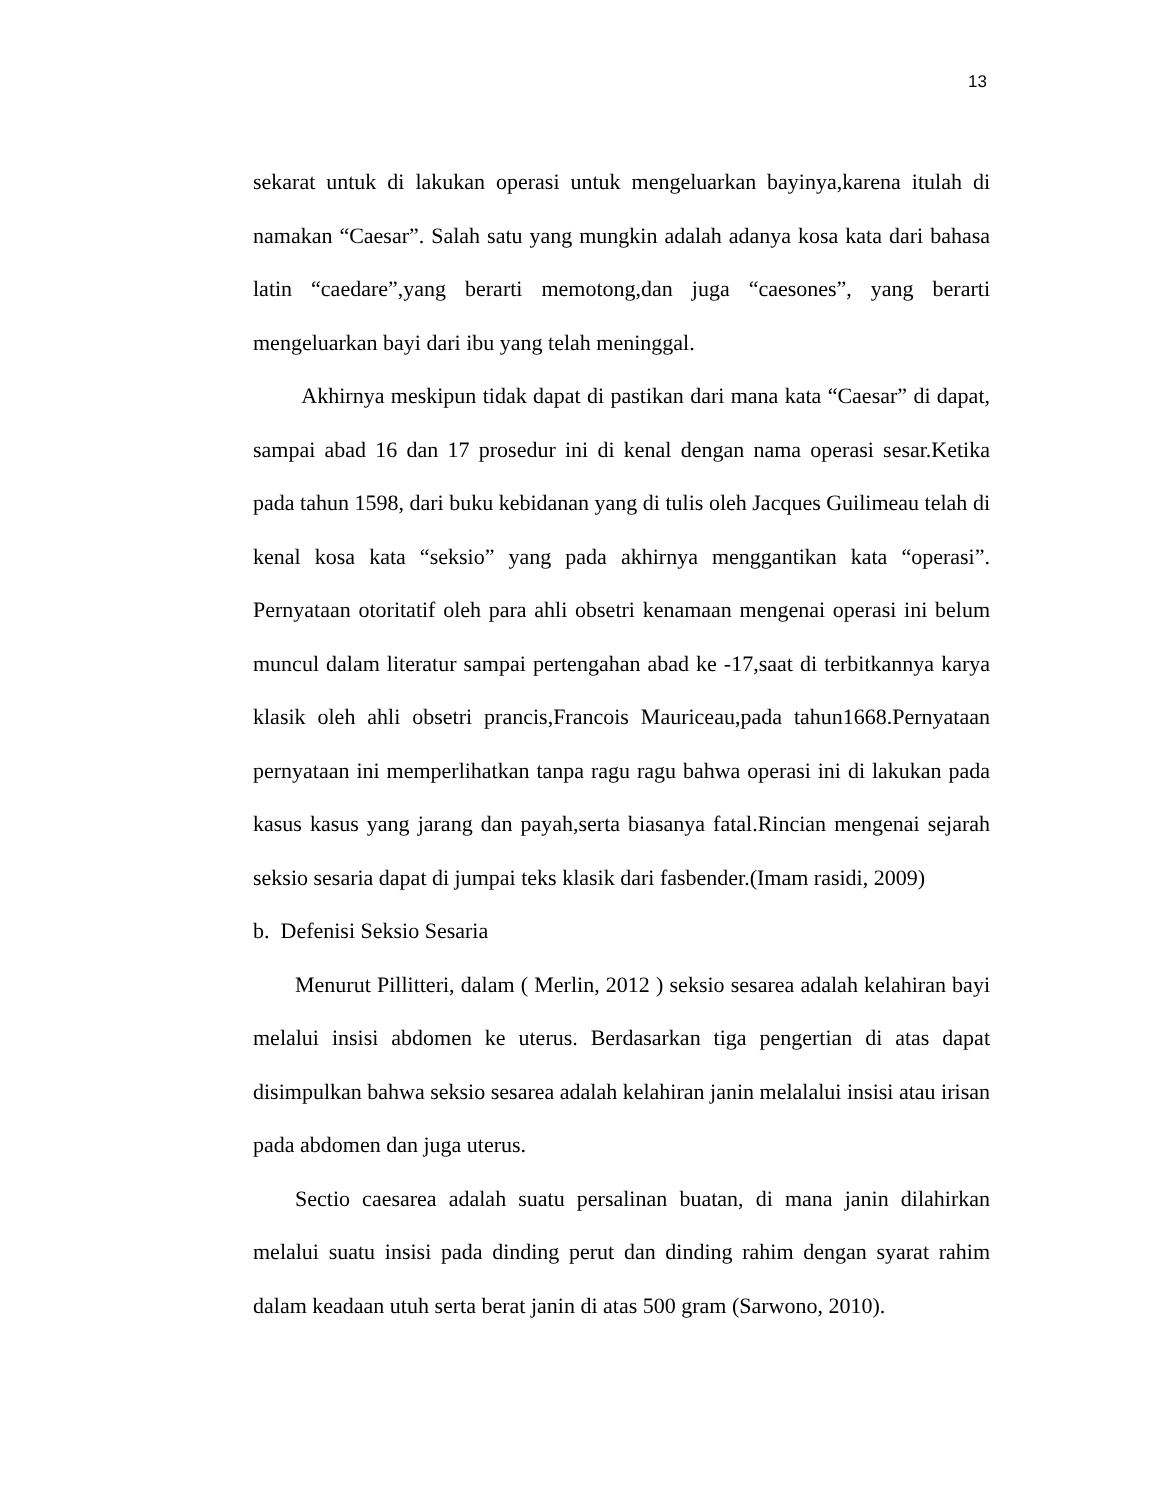13
sekarat untuk di lakukan operasi untuk mengeluarkan bayinya,karena itulah di namakan “Caesar”. Salah satu yang mungkin adalah adanya kosa kata dari bahasa latin “caedare”,yang berarti memotong,dan juga “caesones”, yang berarti mengeluarkan bayi dari ibu yang telah meninggal.
Akhirnya meskipun tidak dapat di pastikan dari mana kata “Caesar” di dapat, sampai abad 16 dan 17 prosedur ini di kenal dengan nama operasi sesar.Ketika pada tahun 1598, dari buku kebidanan yang di tulis oleh Jacques Guilimeau telah di kenal kosa kata “seksio” yang pada akhirnya menggantikan kata “operasi”. Pernyataan otoritatif oleh para ahli obsetri kenamaan mengenai operasi ini belum muncul dalam literatur sampai pertengahan abad ke -17,saat di terbitkannya karya klasik oleh ahli obsetri prancis,Francois Mauriceau,pada tahun1668.Pernyataan pernyataan ini memperlihatkan tanpa ragu ragu bahwa operasi ini di lakukan pada kasus kasus yang jarang dan payah,serta biasanya fatal.Rincian mengenai sejarah seksio sesaria dapat di jumpai teks klasik dari fasbender.(Imam rasidi, 2009)
b. Defenisi Seksio Sesaria
Menurut Pillitteri, dalam ( Merlin, 2012 ) seksio sesarea adalah kelahiran bayi melalui insisi abdomen ke uterus. Berdasarkan tiga pengertian di atas dapat disimpulkan bahwa seksio sesarea adalah kelahiran janin melalalui insisi atau irisan pada abdomen dan juga uterus.
Sectio caesarea adalah suatu persalinan buatan, di mana janin dilahirkan melalui suatu insisi pada dinding perut dan dinding rahim dengan syarat rahim dalam keadaan utuh serta berat janin di atas 500 gram (Sarwono, 2010).